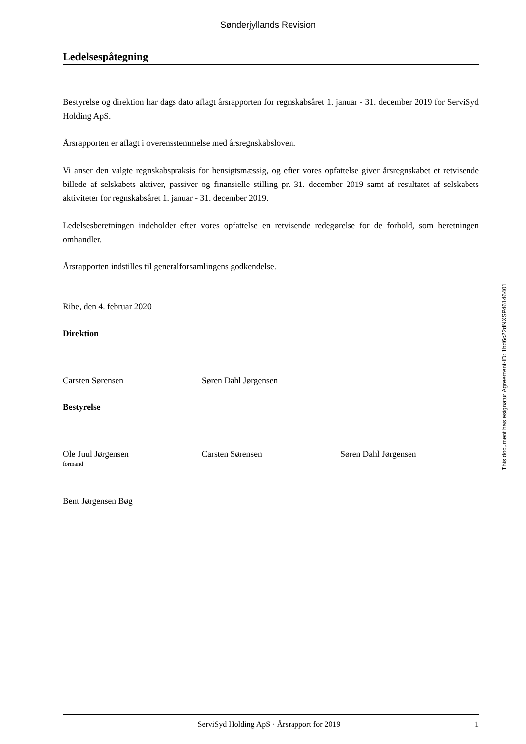Sønderjyllands Revision
Ledelsespåtegning
Bestyrelse og direktion har dags dato aflagt årsrapporten for regnskabsåret 1. januar - 31. december 2019 for ServiSyd Holding ApS.
Årsrapporten er aflagt i overensstemmelse med årsregnskabsloven.
Vi anser den valgte regnskabspraksis for hensigtsmæssig, og efter vores opfattelse giver årsregnskabet et retvisende billede af selskabets aktiver, passiver og finansielle stilling pr. 31. december 2019 samt af resultatet af selskabets aktiviteter for regnskabsåret 1. januar - 31. december 2019.
Ledelsesberetningen indeholder efter vores opfattelse en retvisende redegørelse for de forhold, som beretningen omhandler.
Årsrapporten indstilles til generalforsamlingens godkendelse.
Ribe, den 4. februar 2020
Direktion
Carsten Sørensen Søren Dahl Jørgensen
Bestyrelse
Ole Juul Jørgensen
formand
Carsten Sørensen Søren Dahl Jørgensen
Bent Jørgensen Bøg
This document has esignatur Agreement-ID: 1bd6c22dNXSP46146401
ServiSyd Holding ApS · Årsrapport for 2019 1